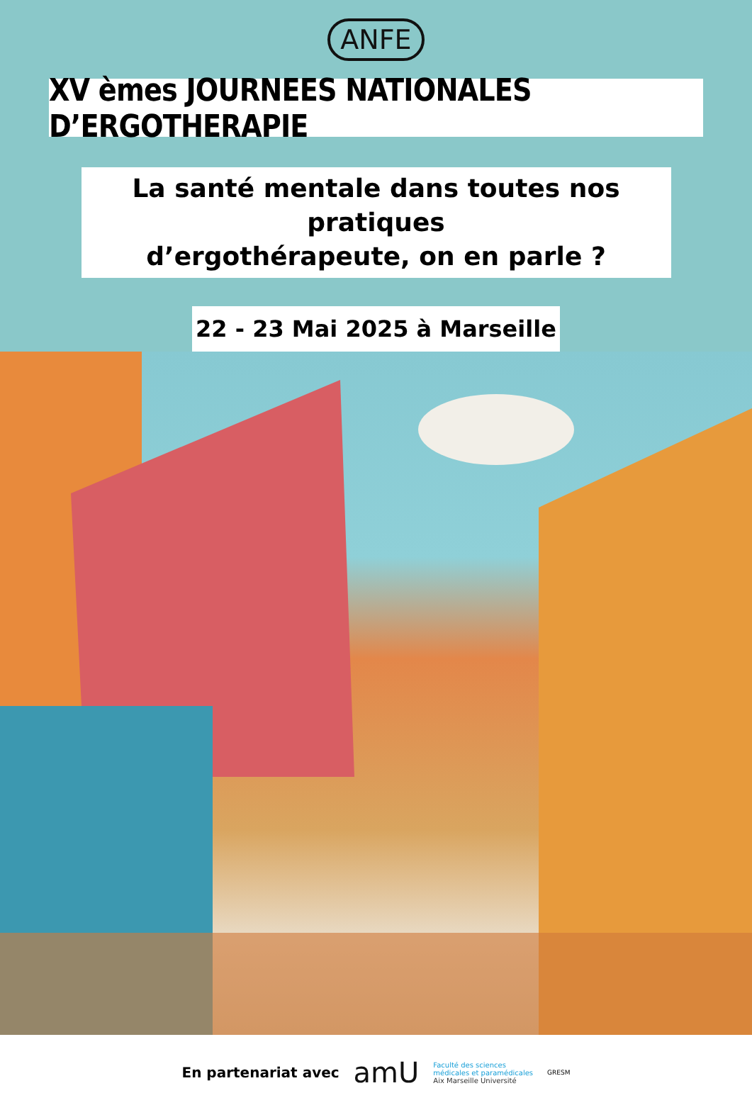ANFE
XV èmes JOURNEES NATIONALES D’ERGOTHERAPIE
La santé mentale dans toutes nos pratiques
d’ergothérapeute, on en parle ?
22 - 23 Mai 2025 à Marseille
En partenariat avec amU
Faculté des sciences
médicales et paramédicales
Aix Marseille Université
GRESM